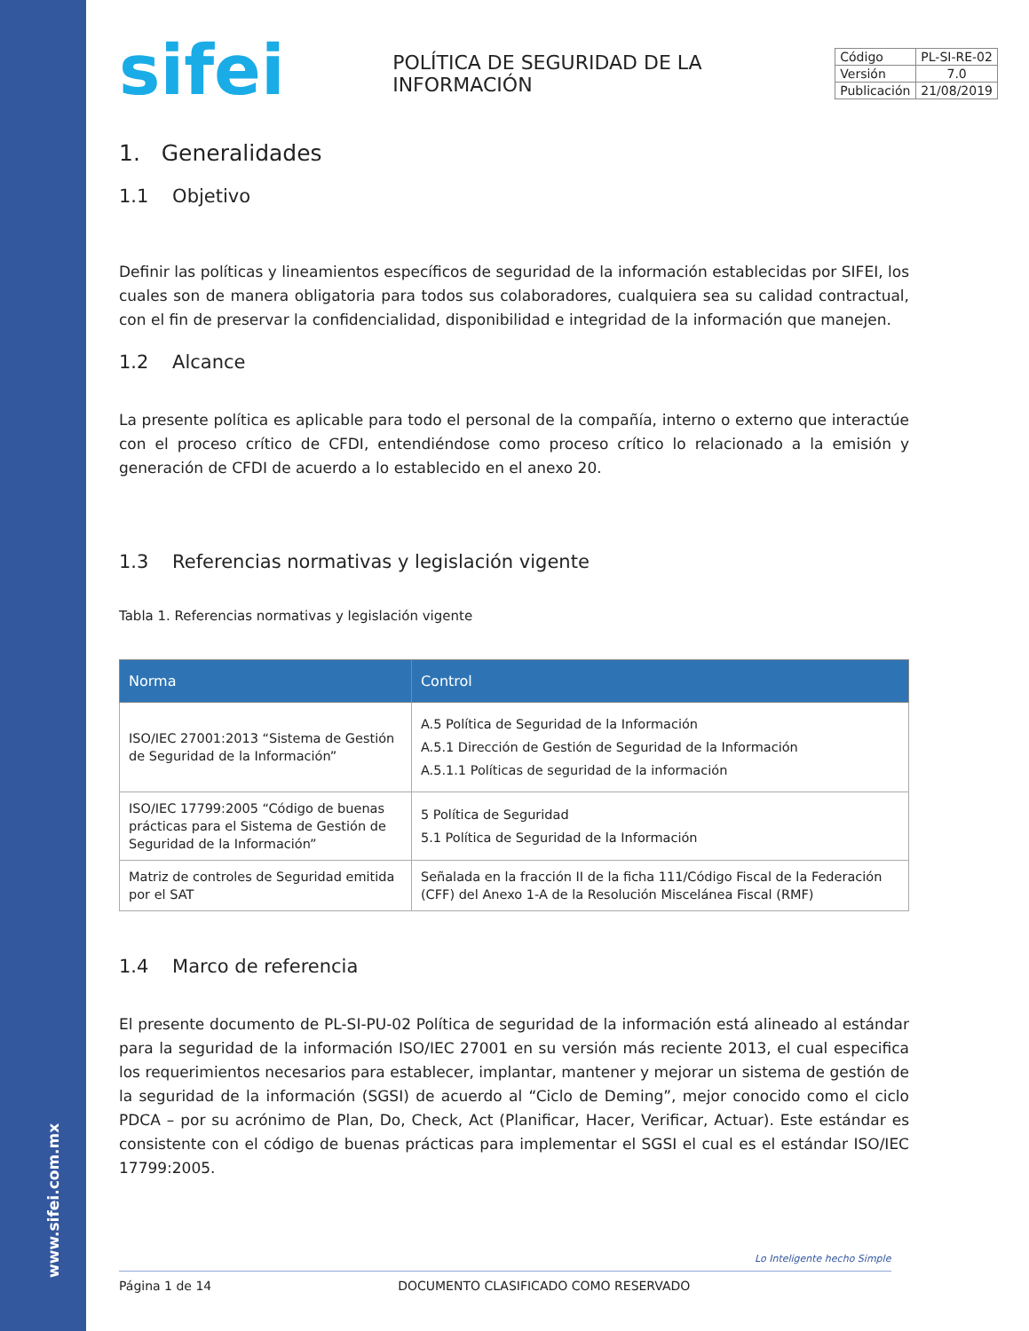www.sifei.com.mx
sifei
POLÍTICA DE SEGURIDAD DE LA INFORMACIÓN
| Código | PL-SI-RE-02 |
| Versión | 7.0 |
| Publicación | 21/08/2019 |
1. Generalidades
1.1 Objetivo
Definir las políticas y lineamientos específicos de seguridad de la información establecidas por SIFEI, los cuales son de manera obligatoria para todos sus colaboradores, cualquiera sea su calidad contractual, con el fin de preservar la confidencialidad, disponibilidad e integridad de la información que manejen.
1.2 Alcance
La presente política es aplicable para todo el personal de la compañía, interno o externo que interactúe con el proceso crítico de CFDI, entendiéndose como proceso crítico lo relacionado a la emisión y generación de CFDI de acuerdo a lo establecido en el anexo 20.
1.3 Referencias normativas y legislación vigente
Tabla 1. Referencias normativas y legislación vigente
| Norma | Control |
| --- | --- |
| ISO/IEC 27001:2013 “Sistema de Gestión de Seguridad de la Información” | A.5 Política de Seguridad de la Información A.5.1 Dirección de Gestión de Seguridad de la Información A.5.1.1 Políticas de seguridad de la información |
| ISO/IEC 17799:2005 “Código de buenas prácticas para el Sistema de Gestión de Seguridad de la Información” | 5 Política de Seguridad 5.1 Política de Seguridad de la Información |
| Matriz de controles de Seguridad emitida por el SAT | Señalada en la fracción II de la ficha 111/Código Fiscal de la Federación (CFF) del Anexo 1-A de la Resolución Miscelánea Fiscal (RMF) |
1.4 Marco de referencia
El presente documento de PL-SI-PU-02 Política de seguridad de la información está alineado al estándar para la seguridad de la información ISO/IEC 27001 en su versión más reciente 2013, el cual especifica los requerimientos necesarios para establecer, implantar, mantener y mejorar un sistema de gestión de la seguridad de la información (SGSI) de acuerdo al “Ciclo de Deming”, mejor conocido como el ciclo PDCA – por su acrónimo de Plan, Do, Check, Act (Planificar, Hacer, Verificar, Actuar). Este estándar es consistente con el código de buenas prácticas para implementar el SGSI el cual es el estándar ISO/IEC 17799:2005.
Lo Inteligente hecho Simple
Página 1 de 14 DOCUMENTO CLASIFICADO COMO RESERVADO